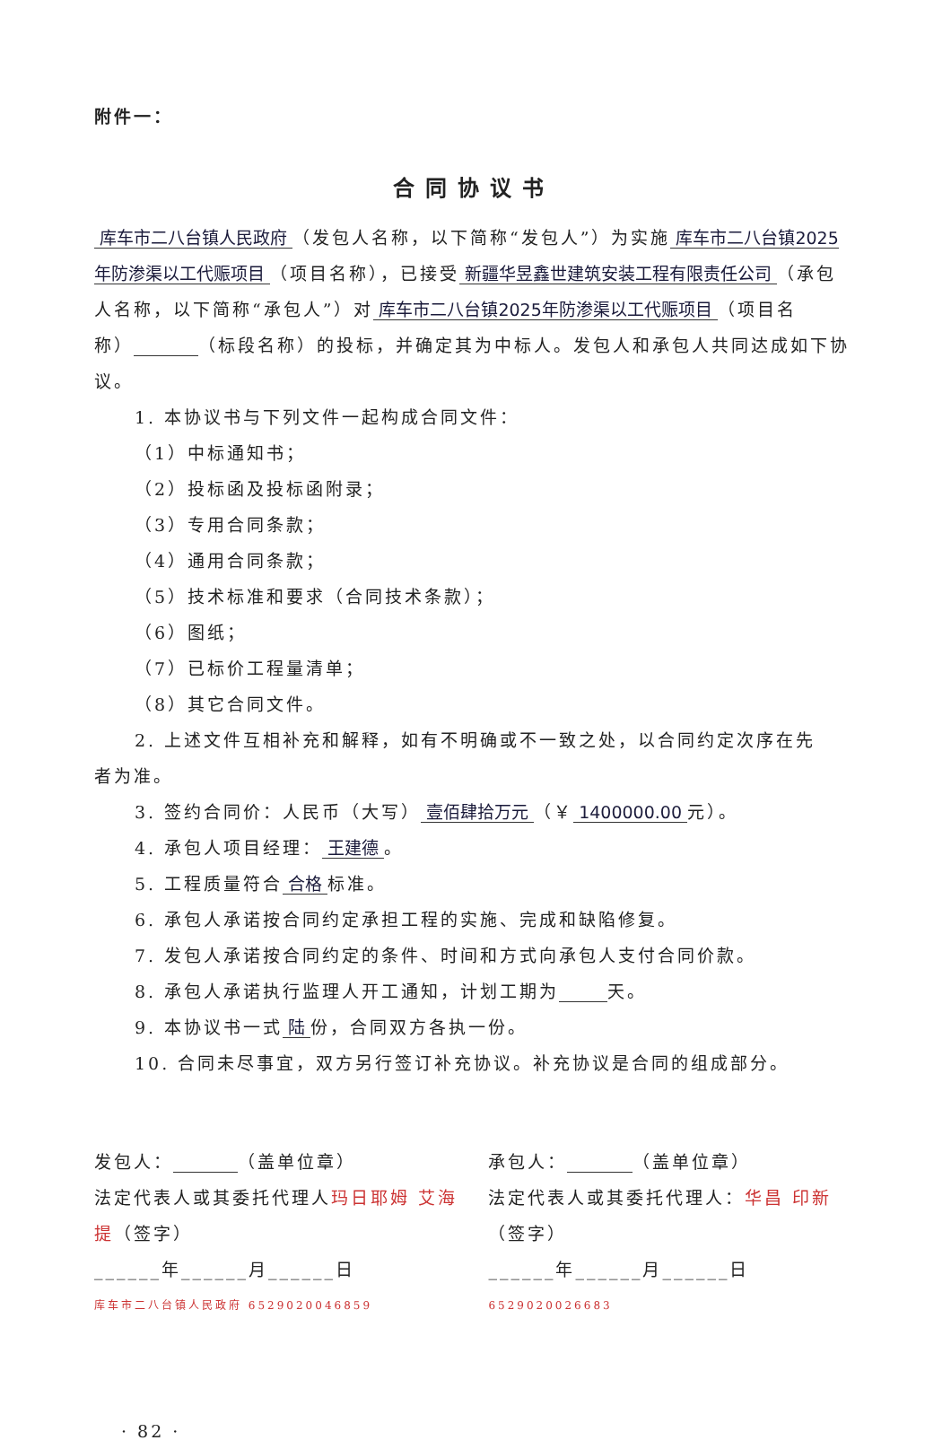附件一：
合同协议书
库车市二八台镇人民政府 （发包人名称，以下简称“发包人”）为实施 库车市二八台镇2025年防渗渠以工代赈项目 （项目名称），已接受 新疆华昱鑫世建筑安装工程有限责任公司 （承包人名称，以下简称“承包人”）对 库车市二八台镇2025年防渗渠以工代赈项目 （项目名称） （标段名称）的投标，并确定其为中标人。发包人和承包人共同达成如下协议。
1. 本协议书与下列文件一起构成合同文件：
（1）中标通知书；
（2）投标函及投标函附录；
（3）专用合同条款；
（4）通用合同条款；
（5）技术标准和要求（合同技术条款）；
（6）图纸；
（7）已标价工程量清单；
（8）其它合同文件。
2. 上述文件互相补充和解释，如有不明确或不一致之处，以合同约定次序在先
者为准。
3. 签约合同价：人民币（大写） 壹佰肆拾万元 （￥ 1400000.00 元）。
4. 承包人项目经理： 王建德 。
5. 工程质量符合 合格 标准。
6. 承包人承诺按合同约定承担工程的实施、完成和缺陷修复。
7. 发包人承诺按合同约定的条件、时间和方式向承包人支付合同价款。
8. 承包人承诺执行监理人开工通知，计划工期为 天。
9. 本协议书一式 陆 份，合同双方各执一份。
10. 合同未尽事宜，双方另行签订补充协议。补充协议是合同的组成部分。
发包人： （盖单位章）
法定代表人或其委托代理人玛日耶姆 艾海提（签字）
______年______月______日
库车市二八台镇人民政府 6529020046859
承包人： （盖单位章）
法定代表人或其委托代理人：华昌 印新（签字）
______年______月______日
6529020026683
· 82 ·